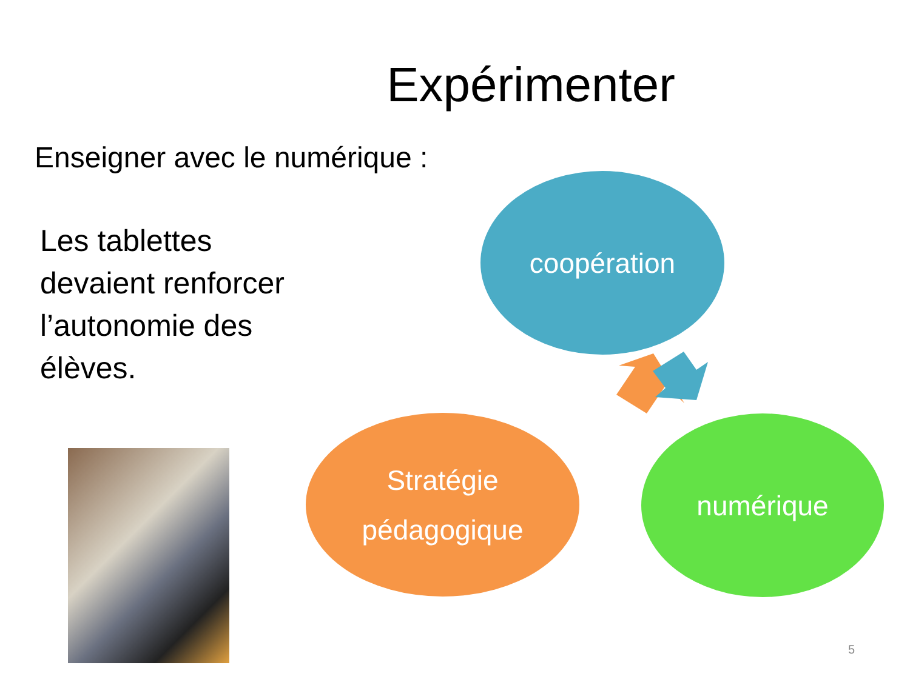Expérimenter
Enseigner avec le numérique :
Les tablettes devaient renforcer l’autonomie des élèves.
coopération
Stratégie
pédagogique
numérique
5